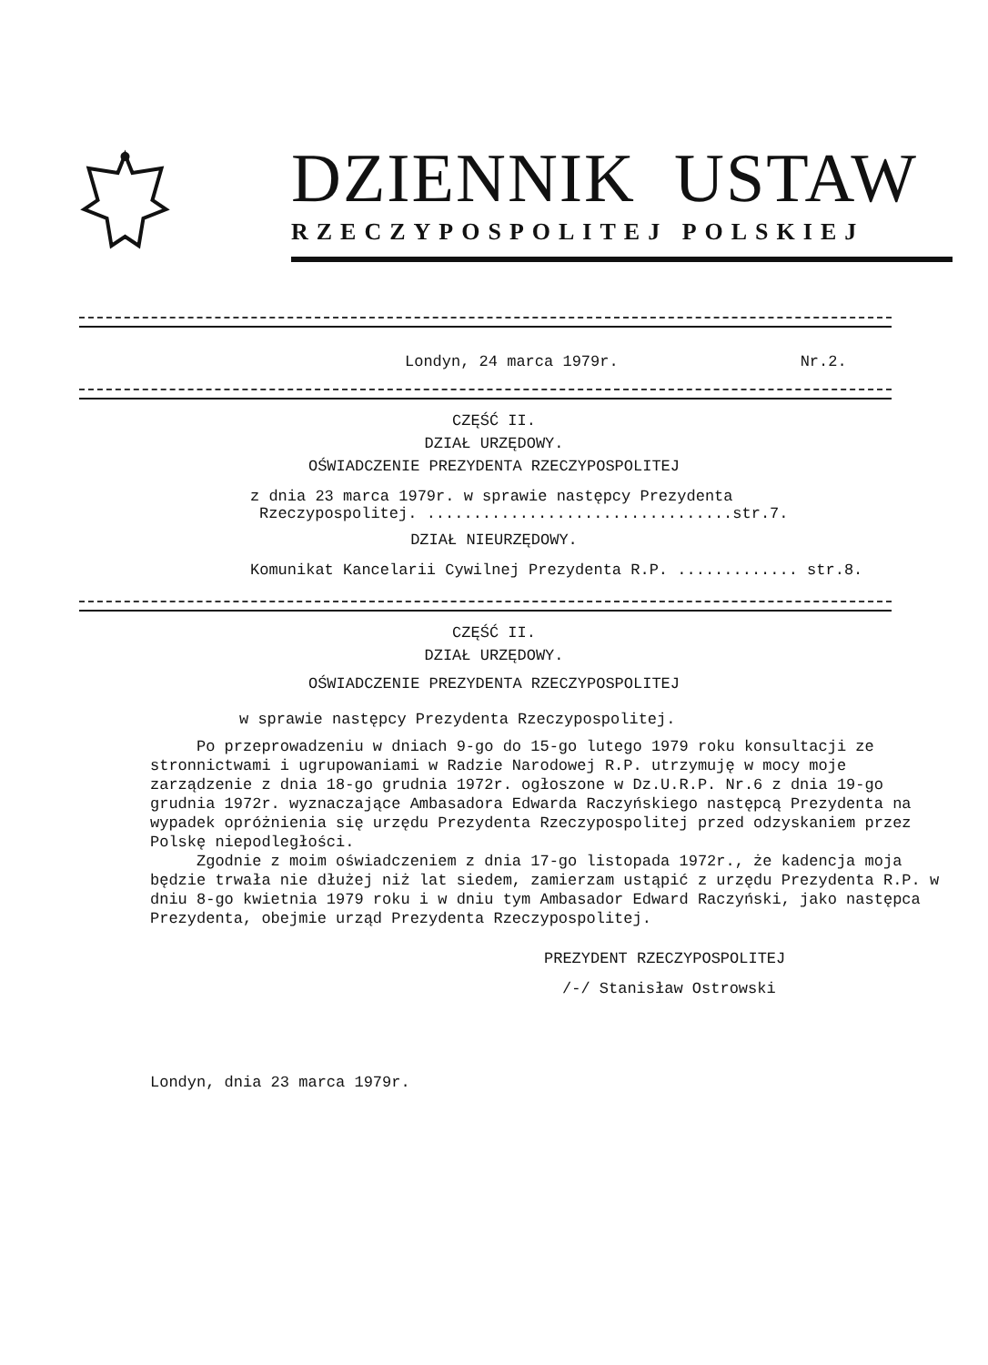DZIENNIK USTAW
RZECZYPOSPOLITEJ POLSKIEJ
Londyn, 24 marca 1979r. Nr.2.
CZĘŚĆ II.
DZIAŁ URZĘDOWY.
OŚWIADCZENIE PREZYDENTA RZECZYPOSPOLITEJ
z dnia 23 marca 1979r. w sprawie następcy Prezydenta
Rzeczypospolitej. .................................str.7.
DZIAŁ NIEURZĘDOWY.
Komunikat Kancelarii Cywilnej Prezydenta R.P. ............. str.8.
CZĘŚĆ II.
DZIAŁ URZĘDOWY.
OŚWIADCZENIE PREZYDENTA RZECZYPOSPOLITEJ
w sprawie następcy Prezydenta Rzeczypospolitej.
Po przeprowadzeniu w dniach 9-go do 15-go lutego 1979 roku konsultacji ze stronnictwami i ugrupowaniami w Radzie Narodowej R.P. utrzymuję w mocy moje zarządzenie z dnia 18-go grudnia 1972r. ogłoszone w Dz.U.R.P. Nr.6 z dnia 19-go grudnia 1972r. wyznaczające Ambasadora Edwarda Raczyńskiego następcą Prezydenta na wypadek opróżnienia się urzędu Prezydenta Rzeczypospolitej przed odzyskaniem przez Polskę niepodległości.
Zgodnie z moim oświadczeniem z dnia 17-go listopada 1972r., że kadencja moja będzie trwała nie dłużej niż lat siedem, zamierzam ustąpić z urzędu Prezydenta R.P. w dniu 8-go kwietnia 1979 roku i w dniu tym Ambasador Edward Raczyński, jako następca Prezydenta, obejmie urząd Prezydenta Rzeczypospolitej.
PREZYDENT RZECZYPOSPOLITEJ
/-/ Stanisław Ostrowski
Londyn, dnia 23 marca 1979r.